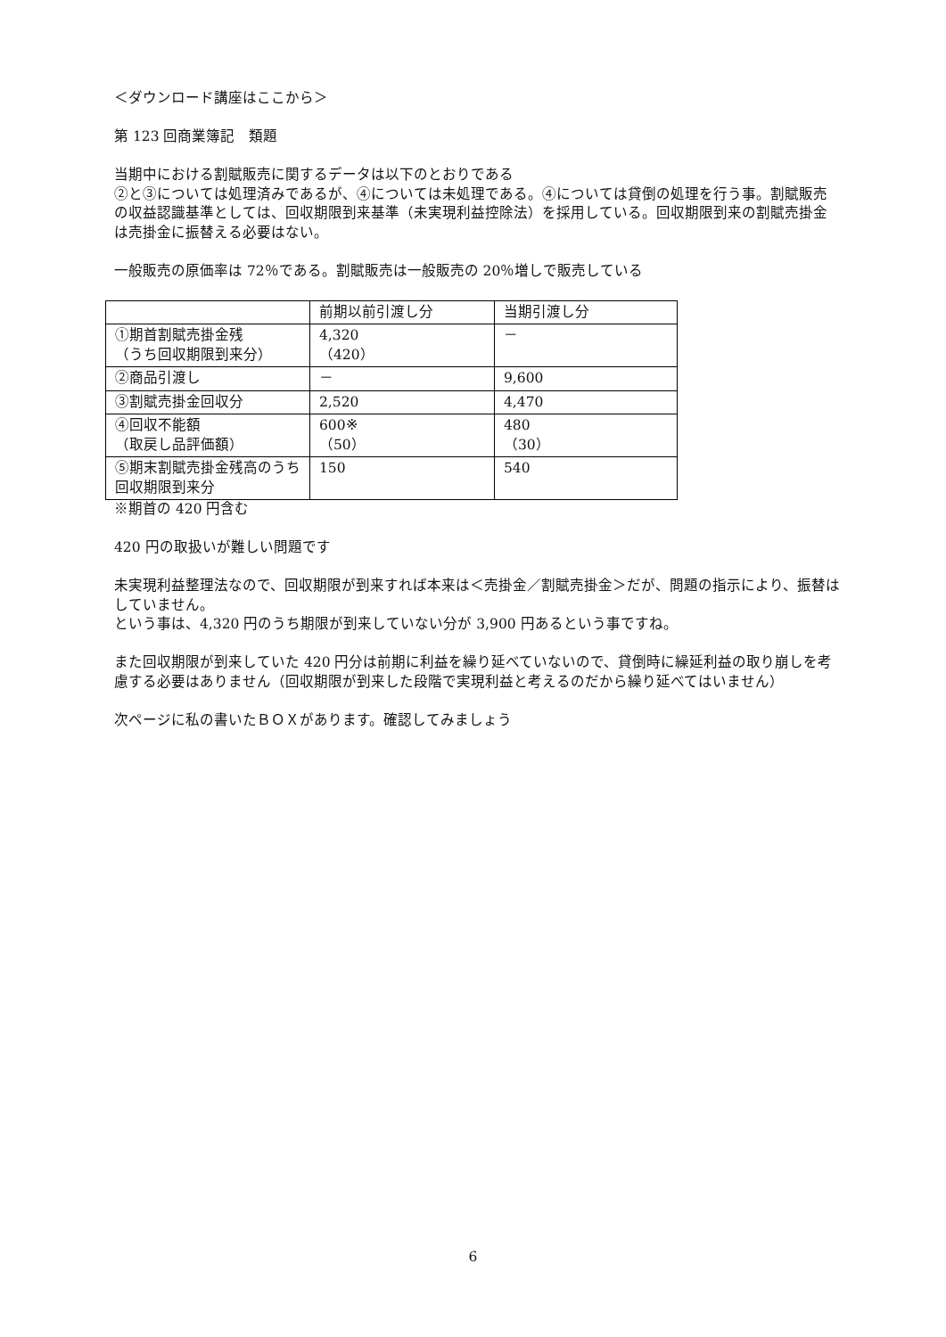＜ダウンロード講座はここから＞
第 123 回商業簿記　類題
当期中における割賦販売に関するデータは以下のとおりである
②と③については処理済みであるが、④については未処理である。④については貸倒の処理を行う事。割賦販売の収益認識基準としては、回収期限到来基準（未実現利益控除法）を採用している。回収期限到来の割賦売掛金は売掛金に振替える必要はない。
一般販売の原価率は 72％である。割賦販売は一般販売の 20％増しで販売している
| | 前期以前引渡し分 | 当期引渡し分 |
| ①期首割賦売掛金残 （うち回収期限到来分） | 4,320 （420） | － |
| ②商品引渡し | － | 9,600 |
| ③割賦売掛金回収分 | 2,520 | 4,470 |
| ④回収不能額 （取戻し品評価額） | 600※ （50） | 480 （30） |
| ⑤期末割賦売掛金残高のうち回収期限到来分 | 150 | 540 |
※期首の 420 円含む
420 円の取扱いが難しい問題です
未実現利益整理法なので、回収期限が到来すれば本来は＜売掛金／割賦売掛金＞だが、問題の指示により、振替はしていません。
という事は、4,320 円のうち期限が到来していない分が 3,900 円あるという事ですね。
また回収期限が到来していた 420 円分は前期に利益を繰り延べていないので、貸倒時に繰延利益の取り崩しを考慮する必要はありません（回収期限が到来した段階で実現利益と考えるのだから繰り延べてはいません）
次ページに私の書いたＢＯＸがあります。確認してみましょう
6